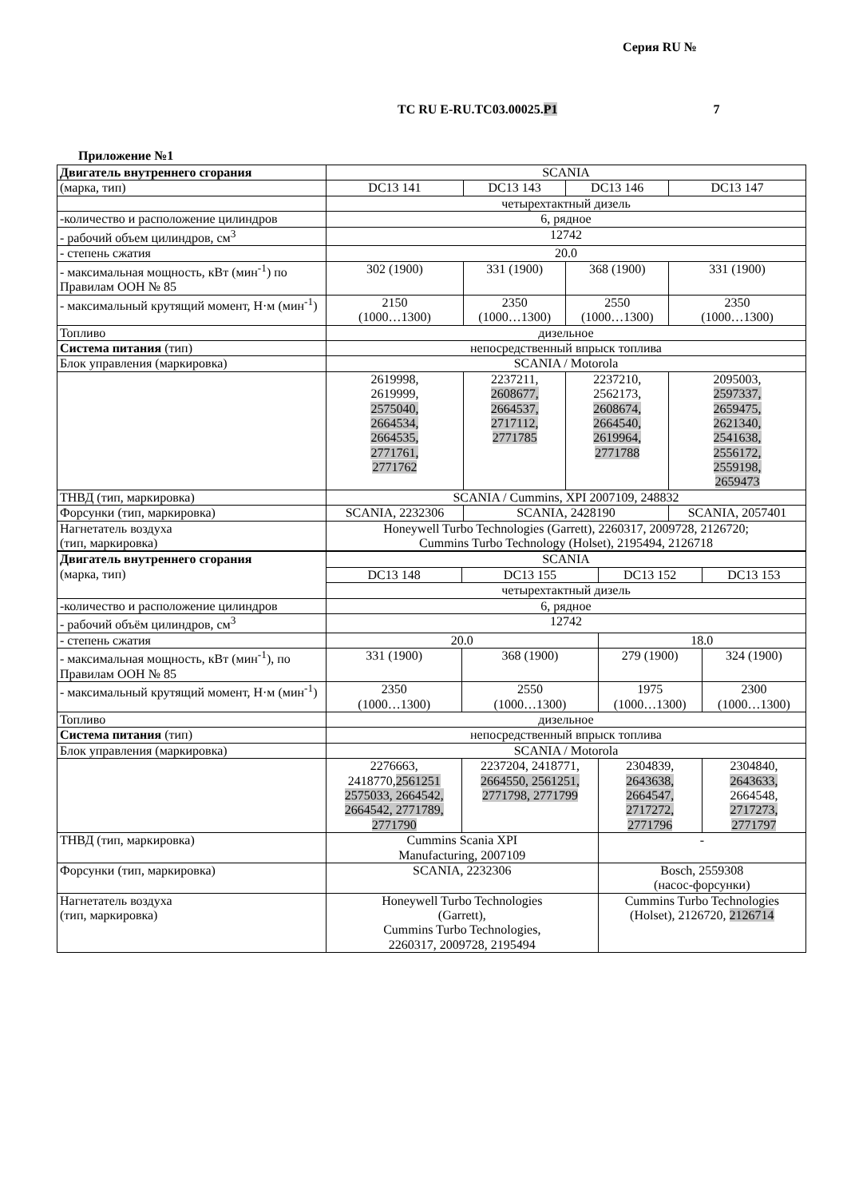Серия RU №
ТС RU E-RU.ТС03.00025.Р1 7
Приложение №1
| Двигатель внутреннего сгорания | SCANIA | | | |
| (марка, тип) | DC13 141 | DC13 143 | DC13 146 | DC13 147 |
| | четырехтактный дизель | | | |
| -количество и расположение цилиндров | 6, рядное | | | |
| - рабочий объем цилиндров, см<sup>3</sup> | 12742 | | | |
| - степень сжатия | 20.0 | | | |
| - максимальная мощность, кВт (мин<sup>-1</sup>) по Правилам ООН № 85 | 302 (1900) | 331 (1900) | 368 (1900) | 331 (1900) |
| - максимальный крутящий момент, Н·м (мин<sup>-1</sup>) | 2150 (1000…1300) | 2350 (1000…1300) | 2550 (1000…1300) | 2350 (1000…1300) |
| Топливо | дизельное | | | |
| Система питания (тип) | непосредственный впрыск топлива | | | |
| Блок управления (маркировка) | SCANIA / Motorola | | | |
| | 2619998, 2619999, 2575040, 2664534, 2664535, 2771761, 2771762 | 2237211, 2608677, 2664537, 2717112, 2771785 | 2237210, 2562173, 2608674, 2664540, 2619964, 2771788 | 2095003, 2597337, 2659475, 2621340, 2541638, 2556172, 2559198, 2659473 |
| ТНВД (тип, маркировка) | SCANIA / Cummins, XPI 2007109, 248832 | | | |
| Форсунки (тип, маркировка) | SCANIA, 2232306 | SCANIA, 2428190 | | SCANIA, 2057401 |
| Нагнетатель воздуха (тип, маркировка) | Honeywell Turbo Technologies (Garrett), 2260317, 2009728, 2126720; Cummins Turbo Technology (Holset), 2195494, 2126718 | | | |
| Двигатель внутреннего сгорания (марка, тип) | SCANIA | | | |
| | DC13 148 | DC13 155 | DC13 152 | DC13 153 |
| | четырехтактный дизель | | | |
| -количество и расположение цилиндров | 6, рядное | | | |
| - рабочий объём цилиндров, см<sup>3</sup> | 12742 | | | |
| - степень сжатия | 20.0 | | 18.0 | |
| - максимальная мощность, кВт (мин<sup>-1</sup>), по Правилам ООН № 85 | 331 (1900) | 368 (1900) | 279 (1900) | 324 (1900) |
| - максимальный крутящий момент, Н·м (мин<sup>-1</sup>) | 2350 (1000…1300) | 2550 (1000…1300) | 1975 (1000…1300) | 2300 (1000…1300) |
| Топливо | дизельное | | | |
| Система питания (тип) | непосредственный впрыск топлива | | | |
| Блок управления (маркировка) | SCANIA / Motorola | | | |
| | 2276663, 2418770, 2561251 2575033, 2664542, 2664542, 2771789, 2771790 | 2237204, 2418771, 2664550, 2561251, 2771798, 2771799 | 2304839, 2643638, 2664547, 2717272, 2771796 | 2304840, 2643633, 2664548, 2717273, 2771797 |
| ТНВД (тип, маркировка) | Cummins Scania XPI Manufacturing, 2007109 | | - | |
| Форсунки (тип, маркировка) | SCANIA, 2232306 | | Bosch, 2559308 (насос-форсунки) | |
| Нагнетатель воздуха (тип, маркировка) | Honeywell Turbo Technologies (Garrett), Cummins Turbo Technologies, 2260317, 2009728, 2195494 | | Cummins Turbo Technologies (Holset), 2126720, 2126714 | |